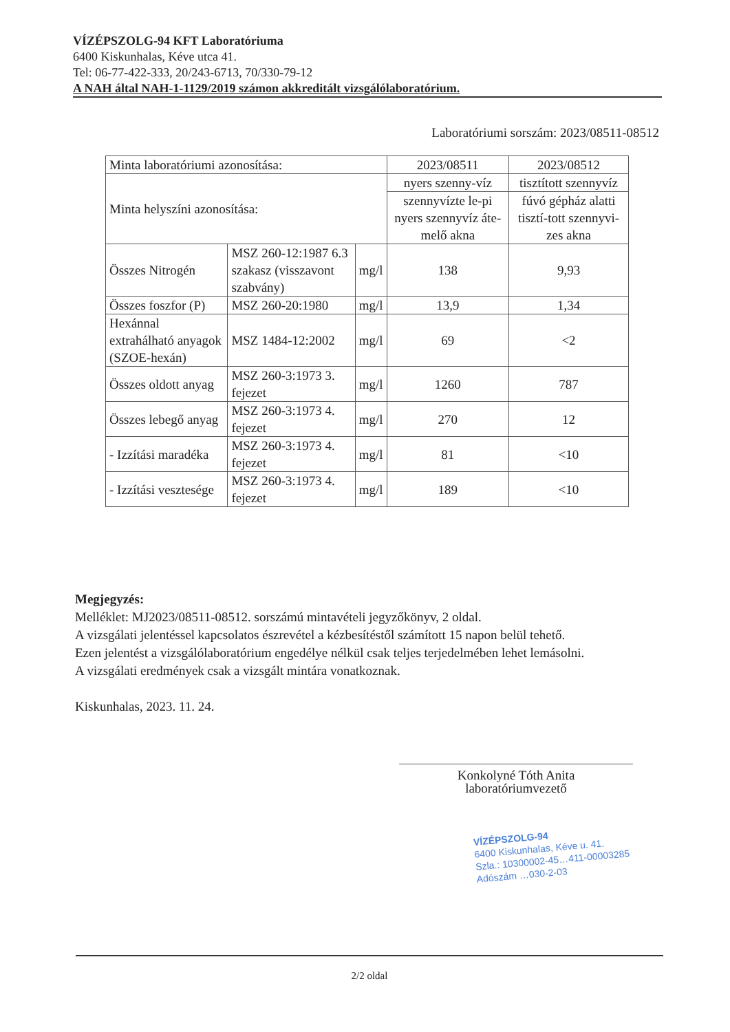VÍZÉPSZOLG-94 KFT Laboratóriuma
6400 Kiskunhalas, Kéve utca 41.
Tel: 06-77-422-333, 20/243-6713, 70/330-79-12
A NAH által NAH-1-1129/2019 számon akkreditált vizsgálólaboratórium.
Laboratóriumi sorszám: 2023/08511-08512
| Minta laboratóriumi azonosítása: | | | 2023/08511 | 2023/08512 |
| --- | --- | --- | --- | --- |
| Minta helyszíni azonosítása: | | | nyers szenny-víz | tisztított szennyvíz |
| | | | szennyvízte le-pi nyers szennyvíz áte-melő akna | fúvó gépház alatti tisztí-tott szennyvi-zes akna |
| Összes Nitrogén | MSZ 260-12:1987 6.3 szakasz (visszavont szabvány) | mg/l | 138 | 9,93 |
| Összes foszfor (P) | MSZ 260-20:1980 | mg/l | 13,9 | 1,34 |
| Hexánnal extrahálható anyagok (SZOE-hexán) | MSZ 1484-12:2002 | mg/l | 69 | <2 |
| Összes oldott anyag | MSZ 260-3:1973 3. fejezet | mg/l | 1260 | 787 |
| Összes lebegő anyag | MSZ 260-3:1973 4. fejezet | mg/l | 270 | 12 |
| - Izzítási maradéka | MSZ 260-3:1973 4. fejezet | mg/l | 81 | <10 |
| - Izzítási vesztesége | MSZ 260-3:1973 4. fejezet | mg/l | 189 | <10 |
Megjegyzés:
Melléklet: MJ2023/08511-08512. sorszámú mintavételi jegyzőkönyv, 2 oldal.
A vizsgálati jelentéssel kapcsolatos észrevétel a kézbesítéstől számított 15 napon belül tehető.
Ezen jelentést a vizsgálólaboratórium engedélye nélkül csak teljes terjedelmében lehet lemásolni.
A vizsgálati eredmények csak a vizsgált mintára vonatkoznak.
Kiskunhalas, 2023. 11. 24.
Konkolyné Tóth Anita
laboratóriumvezető
VÍZÉPSZOLG-94
6400 Kiskunhalas, Kéve u. 41.
Szla.: 10300002-45…411-00003285
Adószám …030-2-03
2/2 oldal